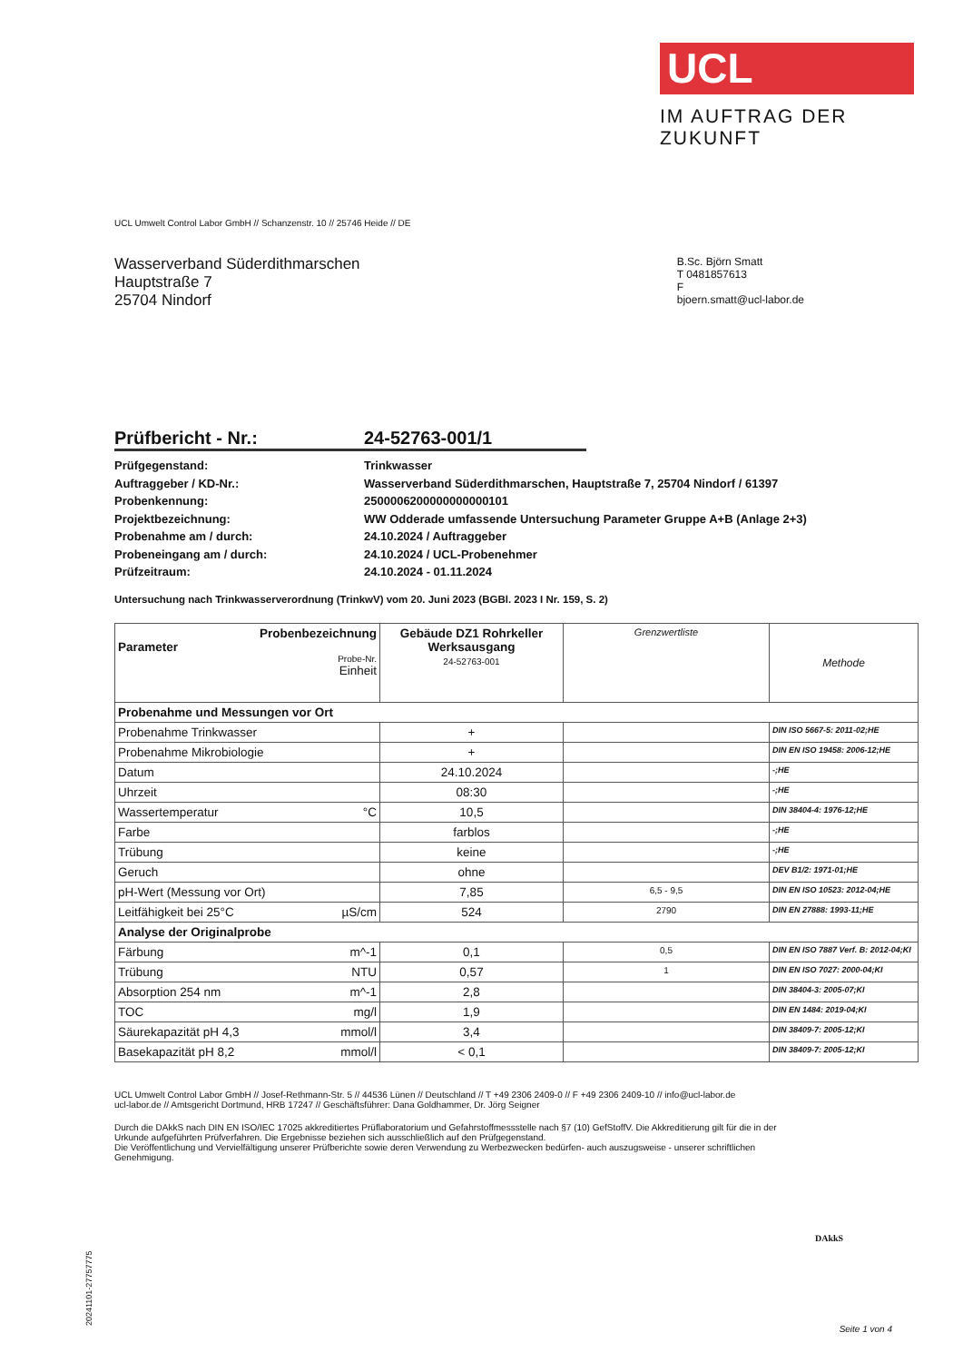UCL
IM AUFTRAG DER ZUKUNFT
UCL Umwelt Control Labor GmbH // Schanzenstr. 10 // 25746 Heide // DE
Wasserverband Süderdithmarschen
Hauptstraße 7
25704 Nindorf
B.Sc. Björn Smatt
T 0481857613
F
bjoern.smatt@ucl-labor.de
Prüfbericht - Nr.: 24-52763-001/1
Prüfgegenstand: Trinkwasser
Auftraggeber / KD-Nr.: Wasserverband Süderdithmarschen, Hauptstraße 7, 25704 Nindorf / 61397
Probenkennung: 2500006200000000000101
Projektbezeichnung: WW Odderade umfassende Untersuchung Parameter Gruppe A+B (Anlage 2+3)
Probenahme am / durch: 24.10.2024 / Auftraggeber
Probeneingang am / durch: 24.10.2024 / UCL-Probenehmer
Prüfzeitraum: 24.10.2024 - 01.11.2024
Untersuchung nach Trinkwasserverordnung (TrinkwV) vom 20. Juni 2023 (BGBl. 2023 I Nr. 159, S. 2)
| Probenbezeichnung Parameter Probe-Nr. Einheit | Gebäude DZ1 Rohrkeller Werksausgang 24-52763-001 | Grenzwertliste | Methode |
| --- | --- | --- | --- |
| Probenahme und Messungen vor Ort | | | |
| Probenahme Trinkwasser | + | | DIN ISO 5667-5: 2011-02;HE |
| Probenahme Mikrobiologie | + | | DIN EN ISO 19458: 2006-12;HE |
| Datum | 24.10.2024 | | -;HE |
| Uhrzeit | 08:30 | | -;HE |
| Wassertemperatur °C | 10,5 | | DIN 38404-4: 1976-12;HE |
| Farbe | farblos | | -;HE |
| Trübung | keine | | -;HE |
| Geruch | ohne | | DEV B1/2: 1971-01;HE |
| pH-Wert (Messung vor Ort) | 7,85 | 6,5 - 9,5 | DIN EN ISO 10523: 2012-04;HE |
| Leitfähigkeit bei 25°C µS/cm | 524 | 2790 | DIN EN 27888: 1993-11;HE |
| Analyse der Originalprobe | | | |
| Färbung m^-1 | 0,1 | 0,5 | DIN EN ISO 7887 Verf. B: 2012-04;KI |
| Trübung NTU | 0,57 | 1 | DIN EN ISO 7027: 2000-04;KI |
| Absorption 254 nm m^-1 | 2,8 | | DIN 38404-3: 2005-07;KI |
| TOC mg/l | 1,9 | | DIN EN 1484: 2019-04;KI |
| Säurekapazität pH 4,3 mmol/l | 3,4 | | DIN 38409-7: 2005-12;KI |
| Basekapazität pH 8,2 mmol/l | < 0,1 | | DIN 38409-7: 2005-12;KI |
UCL Umwelt Control Labor GmbH // Josef-Rethmann-Str. 5 // 44536 Lünen // Deutschland // T +49 2306 2409-0 // F +49 2306 2409-10 // info@ucl-labor.de
ucl-labor.de // Amtsgericht Dortmund, HRB 17247 // Geschäftsführer: Dana Goldhammer, Dr. Jörg Seigner
Durch die DAkkS nach DIN EN ISO/IEC 17025 akkreditiertes Prüflaboratorium und Gefahrstoffmessstelle nach §7 (10) GefStoffV. Die Akkreditierung gilt für die in der Urkunde aufgeführten Prüfverfahren. Die Ergebnisse beziehen sich ausschließlich auf den Prüfgegenstand.
Die Veröffentlichung und Vervielfältigung unserer Prüfberichte sowie deren Verwendung zu Werbezwecken bedürfen- auch auszugsweise - unserer schriftlichen Genehmigung.
DAkkS
20241101-27757775 Seite 1 von 4